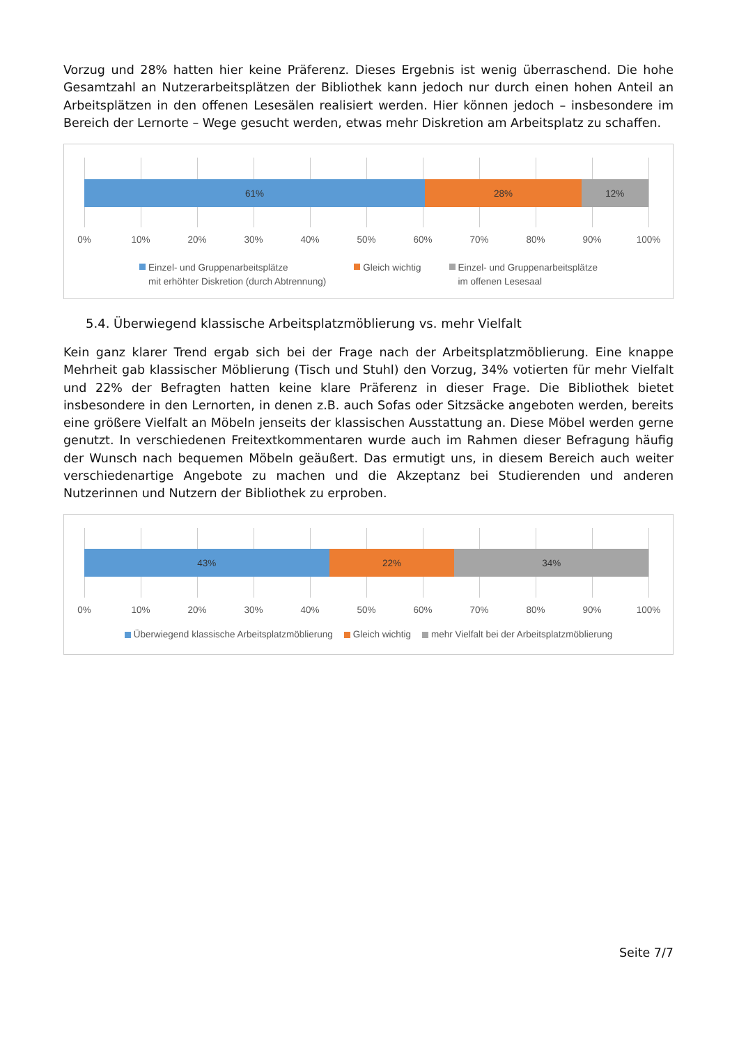Vorzug und 28% hatten hier keine Präferenz. Dieses Ergebnis ist wenig überraschend. Die hohe Gesamtzahl an Nutzerarbeitsplätzen der Bibliothek kann jedoch nur durch einen hohen Anteil an Arbeitsplätzen in den offenen Lesesälen realisiert werden. Hier können jedoch – insbesondere im Bereich der Lernorte – Wege gesucht werden, etwas mehr Diskretion am Arbeitsplatz zu schaffen.
61% 28% 12%
0% 10% 20% 30% 40% 50% 60% 70% 80% 90% 100%
Einzel- und Gruppenarbeitsplätze
mit erhöhter Diskretion (durch Abtrennung)
Gleich wichtig Einzel- und Gruppenarbeitsplätze
im offenen Lesesaal
5.4. Überwiegend klassische Arbeitsplatzmöblierung vs. mehr Vielfalt
Kein ganz klarer Trend ergab sich bei der Frage nach der Arbeitsplatzmöblierung. Eine knappe Mehrheit gab klassischer Möblierung (Tisch und Stuhl) den Vorzug, 34% votierten für mehr Vielfalt und 22% der Befragten hatten keine klare Präferenz in dieser Frage. Die Bibliothek bietet insbesondere in den Lernorten, in denen z.B. auch Sofas oder Sitzsäcke angeboten werden, bereits eine größere Vielfalt an Möbeln jenseits der klassischen Ausstattung an. Diese Möbel werden gerne genutzt. In verschiedenen Freitextkommentaren wurde auch im Rahmen dieser Befragung häufig der Wunsch nach bequemen Möbeln geäußert. Das ermutigt uns, in diesem Bereich auch weiter verschiedenartige Angebote zu machen und die Akzeptanz bei Studierenden und anderen Nutzerinnen und Nutzern der Bibliothek zu erproben.
43% 22% 34%
0% 10% 20% 30% 40% 50% 60% 70% 80% 90% 100%
Überwiegend klassische Arbeitsplatzmöblierung
Gleich wichtig mehr Vielfalt bei der Arbeitsplatzmöblierung
Seite 7/7